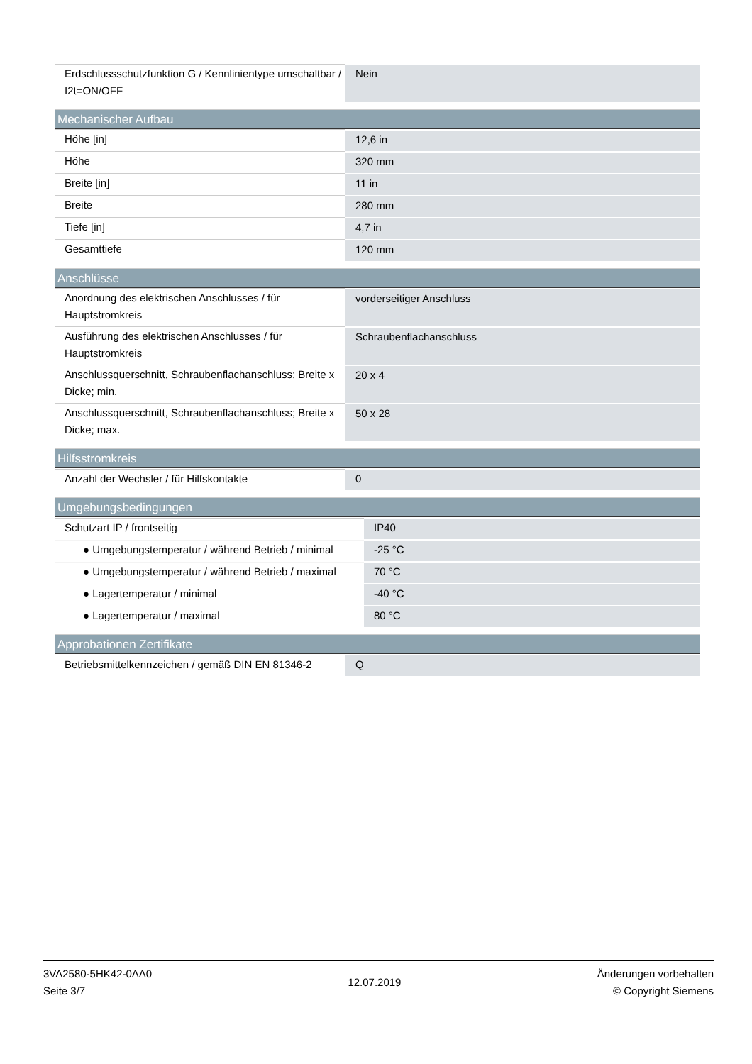| Erdschlussschutzfunktion G / Kennlinientype umschaltbar / I2t=ON/OFF | Nein |
Mechanischer Aufbau
| Höhe [in] | 12,6 in |
| Höhe | 320 mm |
| Breite [in] | 11 in |
| Breite | 280 mm |
| Tiefe [in] | 4,7 in |
| Gesamttiefe | 120 mm |
Anschlüsse
| Anordnung des elektrischen Anschlusses / für Hauptstromkreis | vorderseitiger Anschluss |
| Ausführung des elektrischen Anschlusses / für Hauptstromkreis | Schraubenflachanschluss |
| Anschlussquerschnitt, Schraubenflachanschluss; Breite x Dicke; min. | 20 x 4 |
| Anschlussquerschnitt, Schraubenflachanschluss; Breite x Dicke; max. | 50 x 28 |
Hilfsstromkreis
| Anzahl der Wechsler / für Hilfskontakte | 0 |
Umgebungsbedingungen
| Schutzart IP / frontseitig | IP40 |
| ● Umgebungstemperatur / während Betrieb / minimal | -25 °C |
| ● Umgebungstemperatur / während Betrieb / maximal | 70 °C |
| ● Lagertemperatur / minimal | -40 °C |
| ● Lagertemperatur / maximal | 80 °C |
Approbationen Zertifikate
| Betriebsmittelkennzeichen / gemäß DIN EN 81346-2 | Q |
3VA2580-5HK42-0AA0
Seite 3/7
12.07.2019
Änderungen vorbehalten
© Copyright Siemens